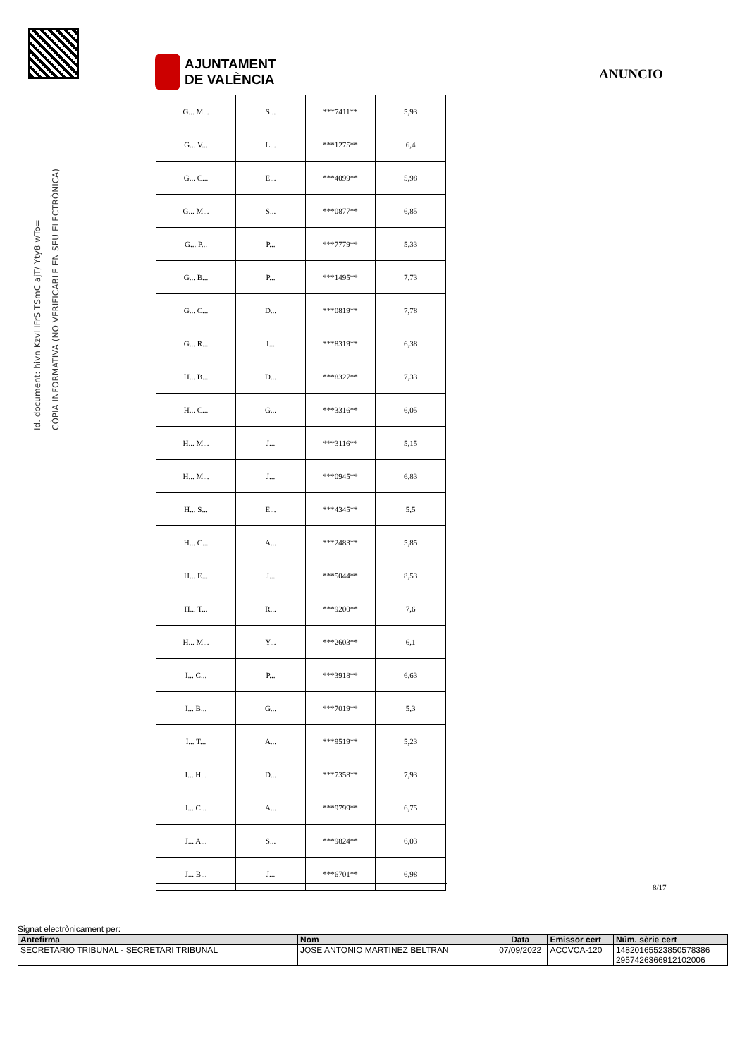Id. document: hivn Kzvl IFrS TSmC ajT/ Yty8 wTo=
CÒPIA INFORMATIVA (NO VERIFICABLE EN SEU ELECTRÒNICA)
AJUNTAMENT
DE VALÈNCIA
ANUNCIO
| G... M... | S... | ***7411** | 5,93 |
| G... V... | L... | ***1275** | 6,4 |
| G... C... | E... | ***4099** | 5,98 |
| G... M... | S... | ***0877** | 6,85 |
| G... P... | P... | ***7779** | 5,33 |
| G... B... | P... | ***1495** | 7,73 |
| G... C... | D... | ***0819** | 7,78 |
| G... R... | I... | ***8319** | 6,38 |
| H... B... | D... | ***8327** | 7,33 |
| H... C... | G... | ***3316** | 6,05 |
| H... M... | J... | ***3116** | 5,15 |
| H... M... | J... | ***0945** | 6,83 |
| H... S... | E... | ***4345** | 5,5 |
| H... C... | A... | ***2483** | 5,85 |
| H... E... | J... | ***5044** | 8,53 |
| H... T... | R... | ***9200** | 7,6 |
| H... M... | Y... | ***2603** | 6,1 |
| I... C... | P... | ***3918** | 6,63 |
| I... B... | G... | ***7019** | 5,3 |
| I... T... | A... | ***9519** | 5,23 |
| I... H... | D... | ***7358** | 7,93 |
| I... C... | A... | ***9799** | 6,75 |
| J... A... | S... | ***9824** | 6,03 |
| J... B... | J... | ***6701** | 6,98 |
8/17
Signat electrònicament per:
| Antefirma | Nom | Data | Emissor cert | Núm. sèrie cert |
| --- | --- | --- | --- | --- |
| SECRETARIO TRIBUNAL - SECRETARI TRIBUNAL | JOSE ANTONIO MARTINEZ BELTRAN | 07/09/2022 | ACCVCA-120 | 14820165523850578386 2957426366912102006 |